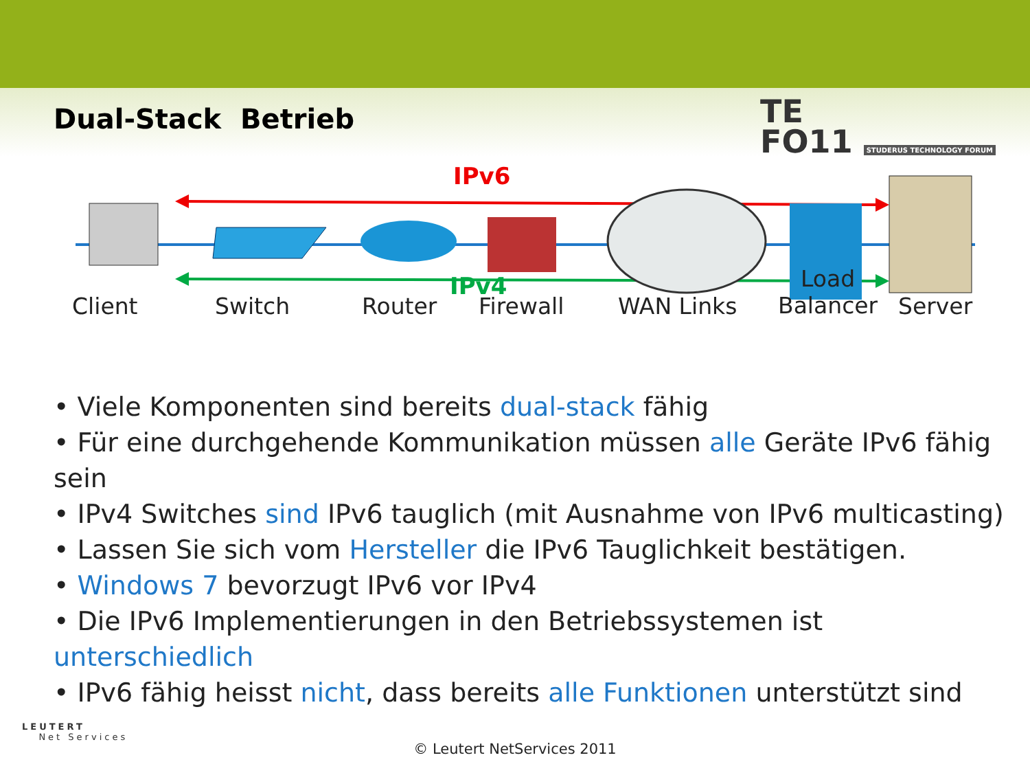Dual-Stack Betrieb
TE
FO11 STUDERUS TECHNOLOGY FORUM
IPv6
IPv4
Client Switch Router Firewall WAN Links
Load
Balancer
Server
• Viele Komponenten sind bereits dual-stack fähig
• Für eine durchgehende Kommunikation müssen alle Geräte IPv6 fähig sein
• IPv4 Switches sind IPv6 tauglich (mit Ausnahme von IPv6 multicasting)
• Lassen Sie sich vom Hersteller die IPv6 Tauglichkeit bestätigen.
• Windows 7 bevorzugt IPv6 vor IPv4
• Die IPv6 Implementierungen in den Betriebssystemen ist unterschiedlich
• IPv6 fähig heisst nicht, dass bereits alle Funktionen unterstützt sind
LEUTERT
Net Services
© Leutert NetServices 2011